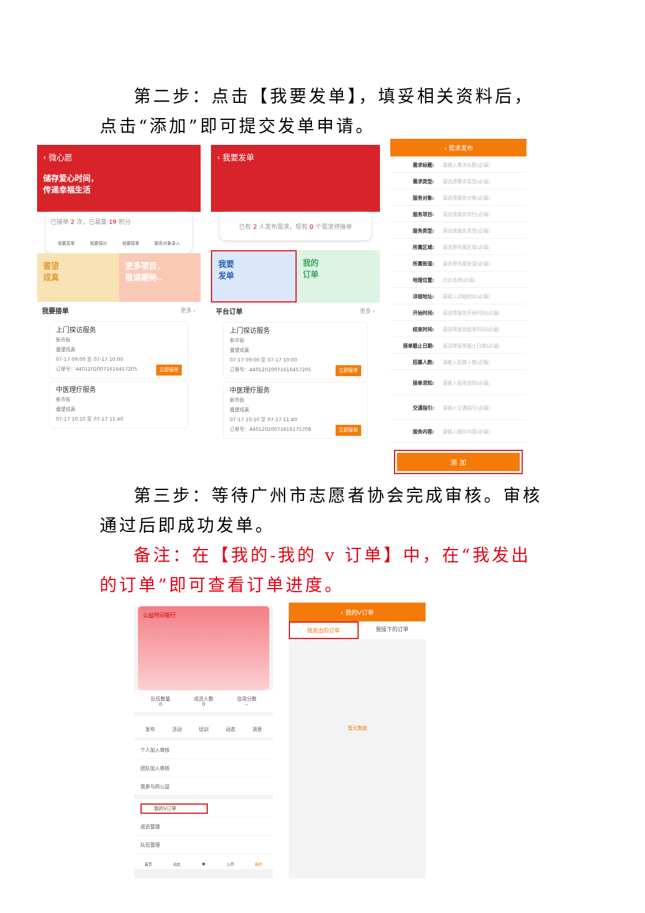第二步：点击【我要发单】，填妥相关资料后，点击“添加”即可提交发单申请。
‹ 微心愿
储存爱心时间，
传递幸福生活
已接单 2 次，已募集 19 积分
我要发单 我要捐分 我要接单 服务对象录入
耆望
成真
更多项目，
敬请期待..
我要接单 更多 ›
上门探访服务
新市街
耆望成真
07-17 09:00 至 07-17 10:00
订单号：44012020071616457205 立即接单
中医理疗服务
新市街
耆望成真
07-17 10:10 至 07-17 11:40
‹ 我要发单
已有 2 人发布需求，现有 0 个需求待接单
我要
发单
我的
订单
平台订单 更多 ›
上门探访服务
新市街
耆望成真
07-17 09:00 至 07-17 10:00
订单号：44012020071616457205 立即接单
中医理疗服务
新市街
耆望成真
07-17 10:10 至 07-17 11:40
订单号：44012020071616175708 立即接单
‹ 需求发布
需求标题: 请输入需求标题(必填)
需求类型: 请选择需求类型(必填)
服务对象: 请选择服务对象(必填)
服务项目: 请选择服务项目(必填)
服务类型: 请选择服务类型(必填)
所属区域: 请选择所属区域(必填)
所属街道: 请选择所属街道(必填)
地理位置: 点击选择(必填)
详细地址: 请输入详细地址(必填)
开始时间: 请选择服务开始时间(必填)
结束时间: 请选择服务结束时间(必填)
接单截止日期: 请选择接单截止日期(必填)
招募人数: 请输入招募人数(必填)
接单须知: 请输入接单须知(必填)
交通指引: 请输入交通指引(必填)
服务内容: 请输入服务内容(必填)
添 加
第三步：等待广州市志愿者协会完成审核。审核通过后即成功发单。
备注：在【我的-我的 v 订单】中，在“我发出的订单”即可查看订单进度。
公益时间银行
队伍数量
0
成员人数
0
信用分数
--
发布 活动 培训 动态 消息
个人加入审核
团队加入审核
我参与的公益
我的V订单
成员管理
队伍管理
首页 动态 ● 公开 我的
‹ 我的V订单
我发出的订单 我接下的订单
暂无数据